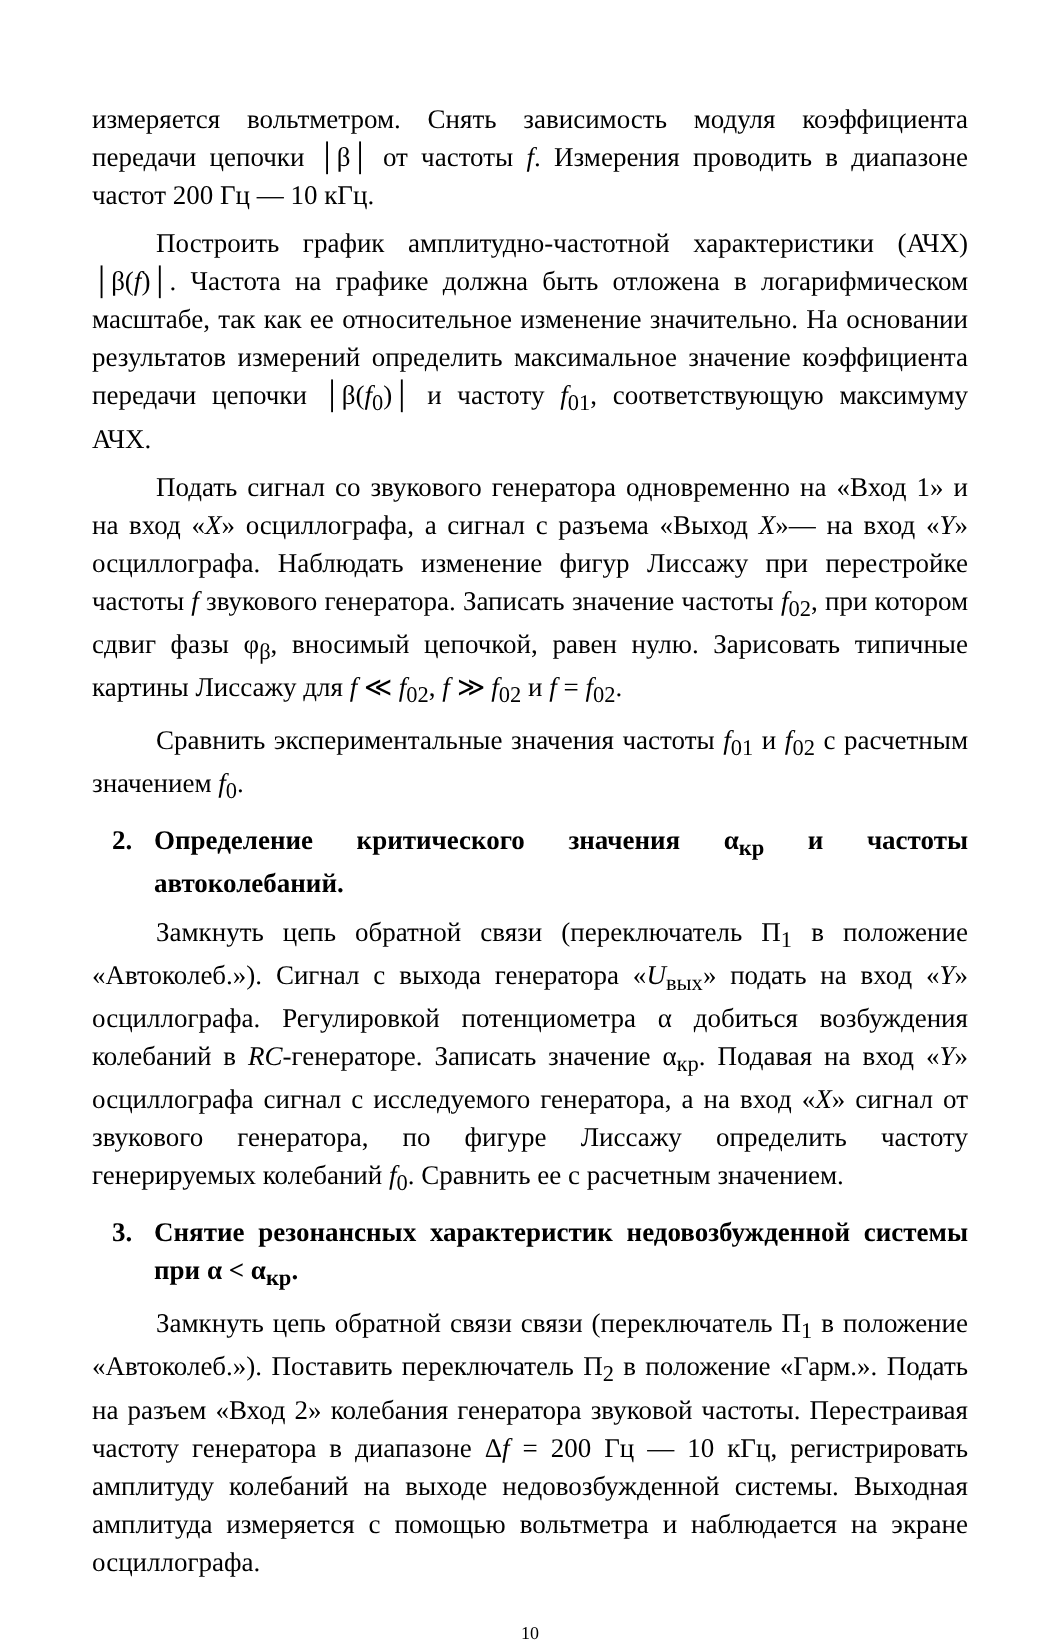измеряется вольтметром. Снять зависимость модуля коэффициента передачи цепочки │β│ от частоты f. Измерения проводить в диапазоне частот 200 Гц — 10 кГц.
Построить график амплитудно-частотной характеристики (АЧХ) │β(f)│. Частота на графике должна быть отложена в логарифмическом масштабе, так как ее относительное изменение значительно. На основании результатов измерений определить максимальное значение коэффициента передачи цепочки │β(f<sub>0</sub>)│ и частоту f<sub>01</sub>, соответствующую максимуму АЧХ.
Подать сигнал со звукового генератора одновременно на «Вход 1» и на вход «X» осциллографа, а сигнал с разъема «Выход X»— на вход «Y» осциллографа. Наблюдать изменение фигур Лиссажу при перестройке частоты f звукового генератора. Записать значение частоты f<sub>02</sub>, при котором сдвиг фазы φ<sub>β</sub>, вносимый цепочкой, равен нулю. Зарисовать типичные картины Лиссажу для f ≪ f<sub>02</sub>, f ≫ f<sub>02</sub> и f = f<sub>02</sub>.
Сравнить экспериментальные значения частоты f<sub>01</sub> и f<sub>02</sub> с расчетным значением f<sub>0</sub>.
2. Определение критического значения α<sub>кр</sub> и частоты автоколебаний.
Замкнуть цепь обратной связи (переключатель П<sub>1</sub> в положение «Автоколеб.»). Сигнал с выхода генератора «U<sub>вых</sub>» подать на вход «Y» осциллографа. Регулировкой потенциометра α добиться возбуждения колебаний в RC-генераторе. Записать значение α<sub>кр</sub>. Подавая на вход «Y» осциллографа сигнал с исследуемого генератора, а на вход «X» сигнал от звукового генератора, по фигуре Лиссажу определить частоту генерируемых колебаний f<sub>0</sub>. Сравнить ее с расчетным значением.
3. Снятие резонансных характеристик недовозбужденной системы при α < α<sub>кр</sub>.
Замкнуть цепь обратной связи связи (переключатель П<sub>1</sub> в положение «Автоколеб.»). Поставить переключатель П<sub>2</sub> в положение «Гарм.». Подать на разъем «Вход 2» колебания генератора звуковой частоты. Перестраивая частоту генератора в диапазоне Δf = 200 Гц — 10 кГц, регистрировать амплитуду колебаний на выходе недовозбужденной системы. Выходная амплитуда измеряется с помощью вольтметра и наблюдается на экране осциллографа.
10